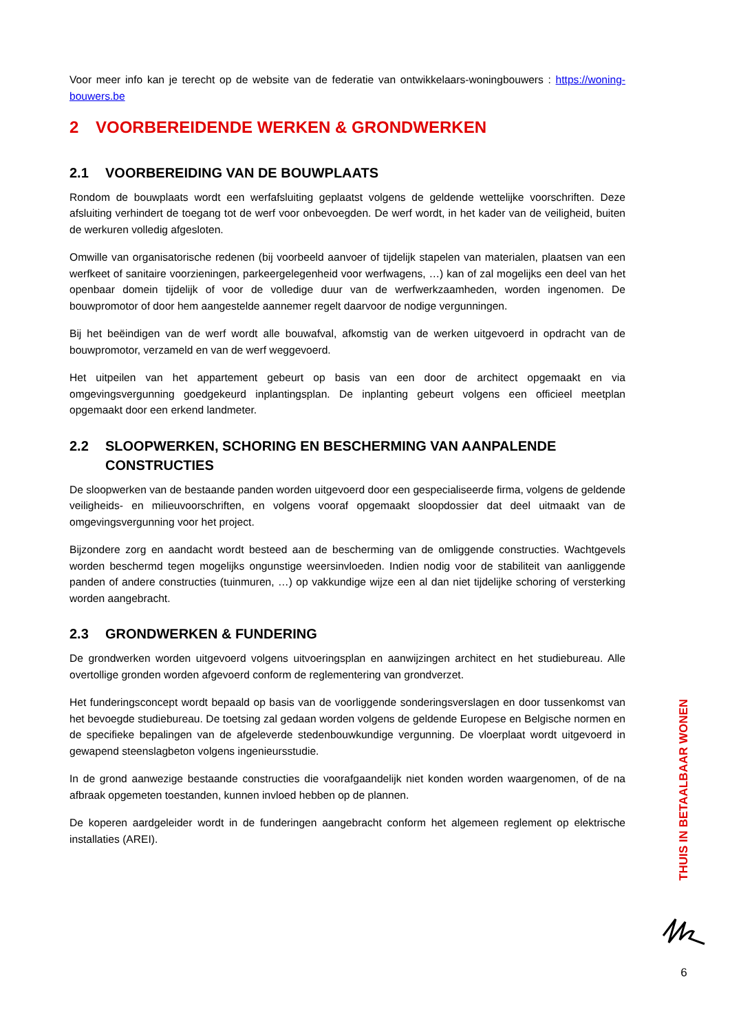Voor meer info kan je terecht op de website van de federatie van ontwikkelaars-woningbouwers : https://woning-bouwers.be
2 VOORBEREIDENDE WERKEN & GRONDWERKEN
2.1 VOORBEREIDING VAN DE BOUWPLAATS
Rondom de bouwplaats wordt een werfafsluiting geplaatst volgens de geldende wettelijke voorschriften. Deze afsluiting verhindert de toegang tot de werf voor onbevoegden. De werf wordt, in het kader van de veiligheid, buiten de werkuren volledig afgesloten.
Omwille van organisatorische redenen (bij voorbeeld aanvoer of tijdelijk stapelen van materialen, plaatsen van een werfkeet of sanitaire voorzieningen, parkeergelegenheid voor werfwagens, …) kan of zal mogelijks een deel van het openbaar domein tijdelijk of voor de volledige duur van de werfwerkzaamheden, worden ingenomen. De bouwpromotor of door hem aangestelde aannemer regelt daarvoor de nodige vergunningen.
Bij het beëindigen van de werf wordt alle bouwafval, afkomstig van de werken uitgevoerd in opdracht van de bouwpromotor, verzameld en van de werf weggevoerd.
Het uitpeilen van het appartement gebeurt op basis van een door de architect opgemaakt en via omgevingsvergunning goedgekeurd inplantingsplan. De inplanting gebeurt volgens een officieel meetplan opgemaakt door een erkend landmeter.
2.2 SLOOPWERKEN, SCHORING EN BESCHERMING VAN AANPALENDE CONSTRUCTIES
De sloopwerken van de bestaande panden worden uitgevoerd door een gespecialiseerde firma, volgens de geldende veiligheids- en milieuvoorschriften, en volgens vooraf opgemaakt sloopdossier dat deel uitmaakt van de omgevingsvergunning voor het project.
Bijzondere zorg en aandacht wordt besteed aan de bescherming van de omliggende constructies. Wachtgevels worden beschermd tegen mogelijks ongunstige weersinvloeden. Indien nodig voor de stabiliteit van aanliggende panden of andere constructies (tuinmuren, …) op vakkundige wijze een al dan niet tijdelijke schoring of versterking worden aangebracht.
2.3 GRONDWERKEN & FUNDERING
De grondwerken worden uitgevoerd volgens uitvoeringsplan en aanwijzingen architect en het studiebureau. Alle overtollige gronden worden afgevoerd conform de reglementering van grondverzet.
Het funderingsconcept wordt bepaald op basis van de voorliggende sonderingsverslagen en door tussenkomst van het bevoegde studiebureau. De toetsing zal gedaan worden volgens de geldende Europese en Belgische normen en de specifieke bepalingen van de afgeleverde stedenbouwkundige vergunning. De vloerplaat wordt uitgevoerd in gewapend steenslagbeton volgens ingenieursstudie.
In de grond aanwezige bestaande constructies die voorafgaandelijk niet konden worden waargenomen, of de na afbraak opgemeten toestanden, kunnen invloed hebben op de plannen.
De koperen aardgeleider wordt in de funderingen aangebracht conform het algemeen reglement op elektrische installaties (AREI).
THUIS IN BETAALBAAR WONEN
6